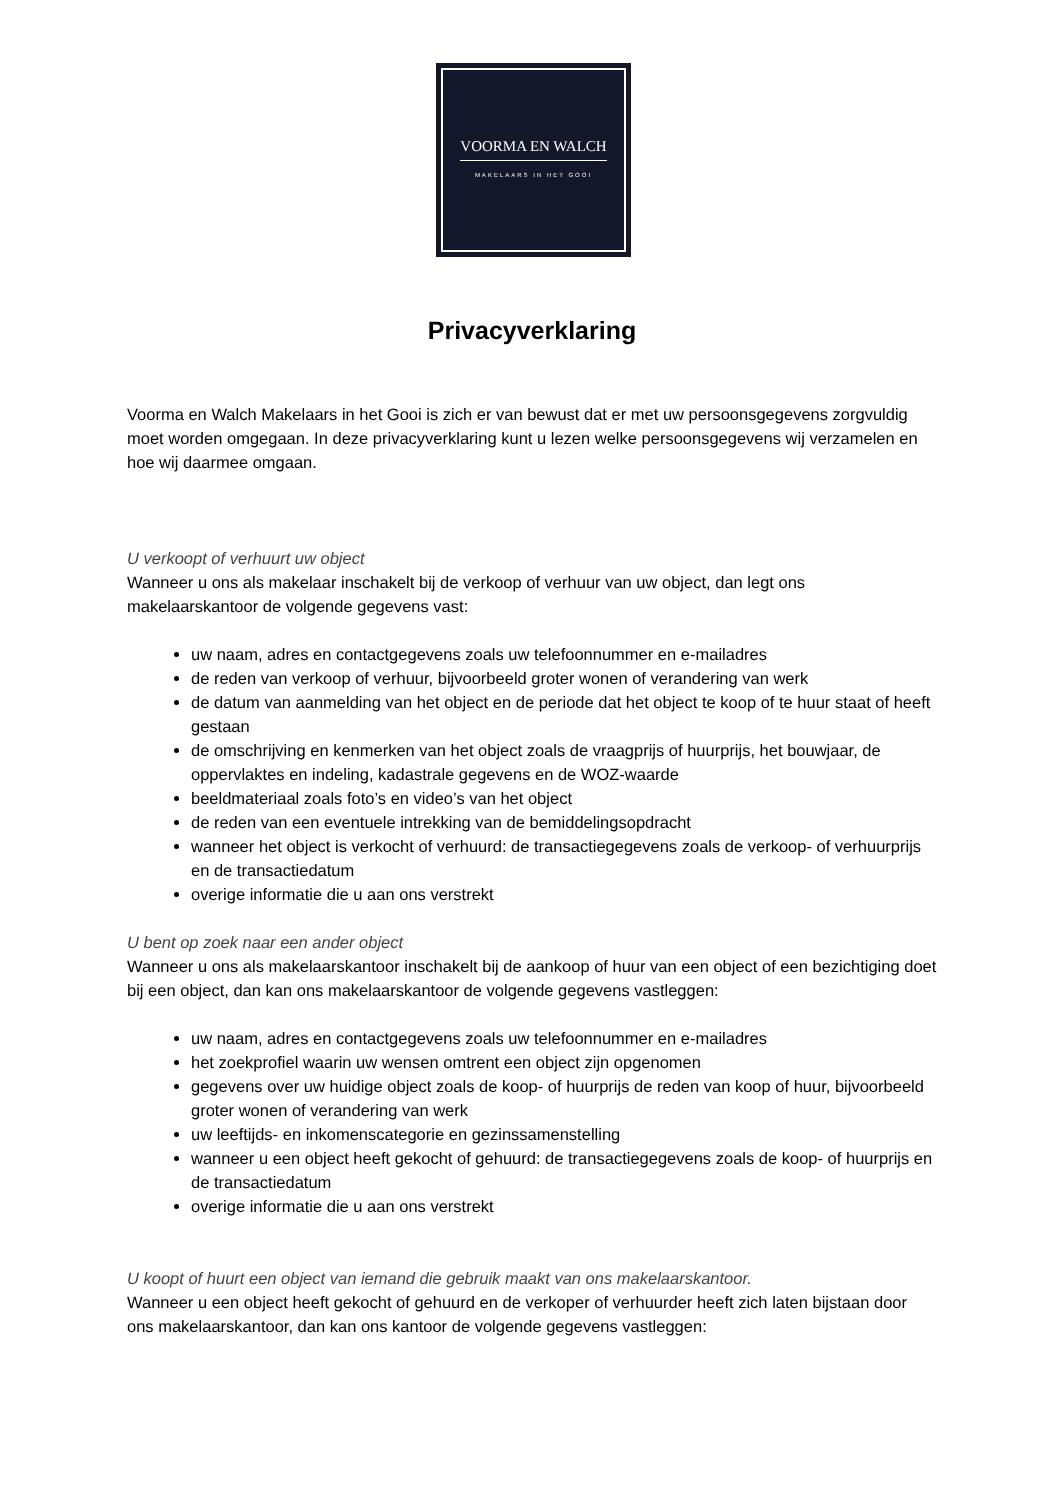VOORMA EN WALCH
MAKELAARS IN HET GOOI
Privacyverklaring
Voorma en Walch Makelaars in het Gooi is zich er van bewust dat er met uw persoonsgegevens zorgvuldig moet worden omgegaan. In deze privacyverklaring kunt u lezen welke persoonsgegevens wij verzamelen en hoe wij daarmee omgaan.
U verkoopt of verhuurt uw object
Wanneer u ons als makelaar inschakelt bij de verkoop of verhuur van uw object, dan legt ons makelaarskantoor de volgende gegevens vast:
uw naam, adres en contactgegevens zoals uw telefoonnummer en e-mailadres
de reden van verkoop of verhuur, bijvoorbeeld groter wonen of verandering van werk
de datum van aanmelding van het object en de periode dat het object te koop of te huur staat of heeft gestaan
de omschrijving en kenmerken van het object zoals de vraagprijs of huurprijs, het bouwjaar, de oppervlaktes en indeling, kadastrale gegevens en de WOZ-waarde
beeldmateriaal zoals foto’s en video’s van het object
de reden van een eventuele intrekking van de bemiddelingsopdracht
wanneer het object is verkocht of verhuurd: de transactiegegevens zoals de verkoop- of verhuurprijs en de transactiedatum
overige informatie die u aan ons verstrekt
U bent op zoek naar een ander object
Wanneer u ons als makelaarskantoor inschakelt bij de aankoop of huur van een object of een bezichtiging doet bij een object, dan kan ons makelaarskantoor de volgende gegevens vastleggen:
uw naam, adres en contactgegevens zoals uw telefoonnummer en e-mailadres
het zoekprofiel waarin uw wensen omtrent een object zijn opgenomen
gegevens over uw huidige object zoals de koop- of huurprijs de reden van koop of huur, bijvoorbeeld groter wonen of verandering van werk
uw leeftijds- en inkomenscategorie en gezinssamenstelling
wanneer u een object heeft gekocht of gehuurd: de transactiegegevens zoals de koop- of huurprijs en de transactiedatum
overige informatie die u aan ons verstrekt
U koopt of huurt een object van iemand die gebruik maakt van ons makelaarskantoor.
Wanneer u een object heeft gekocht of gehuurd en de verkoper of verhuurder heeft zich laten bijstaan door ons makelaarskantoor, dan kan ons kantoor de volgende gegevens vastleggen: